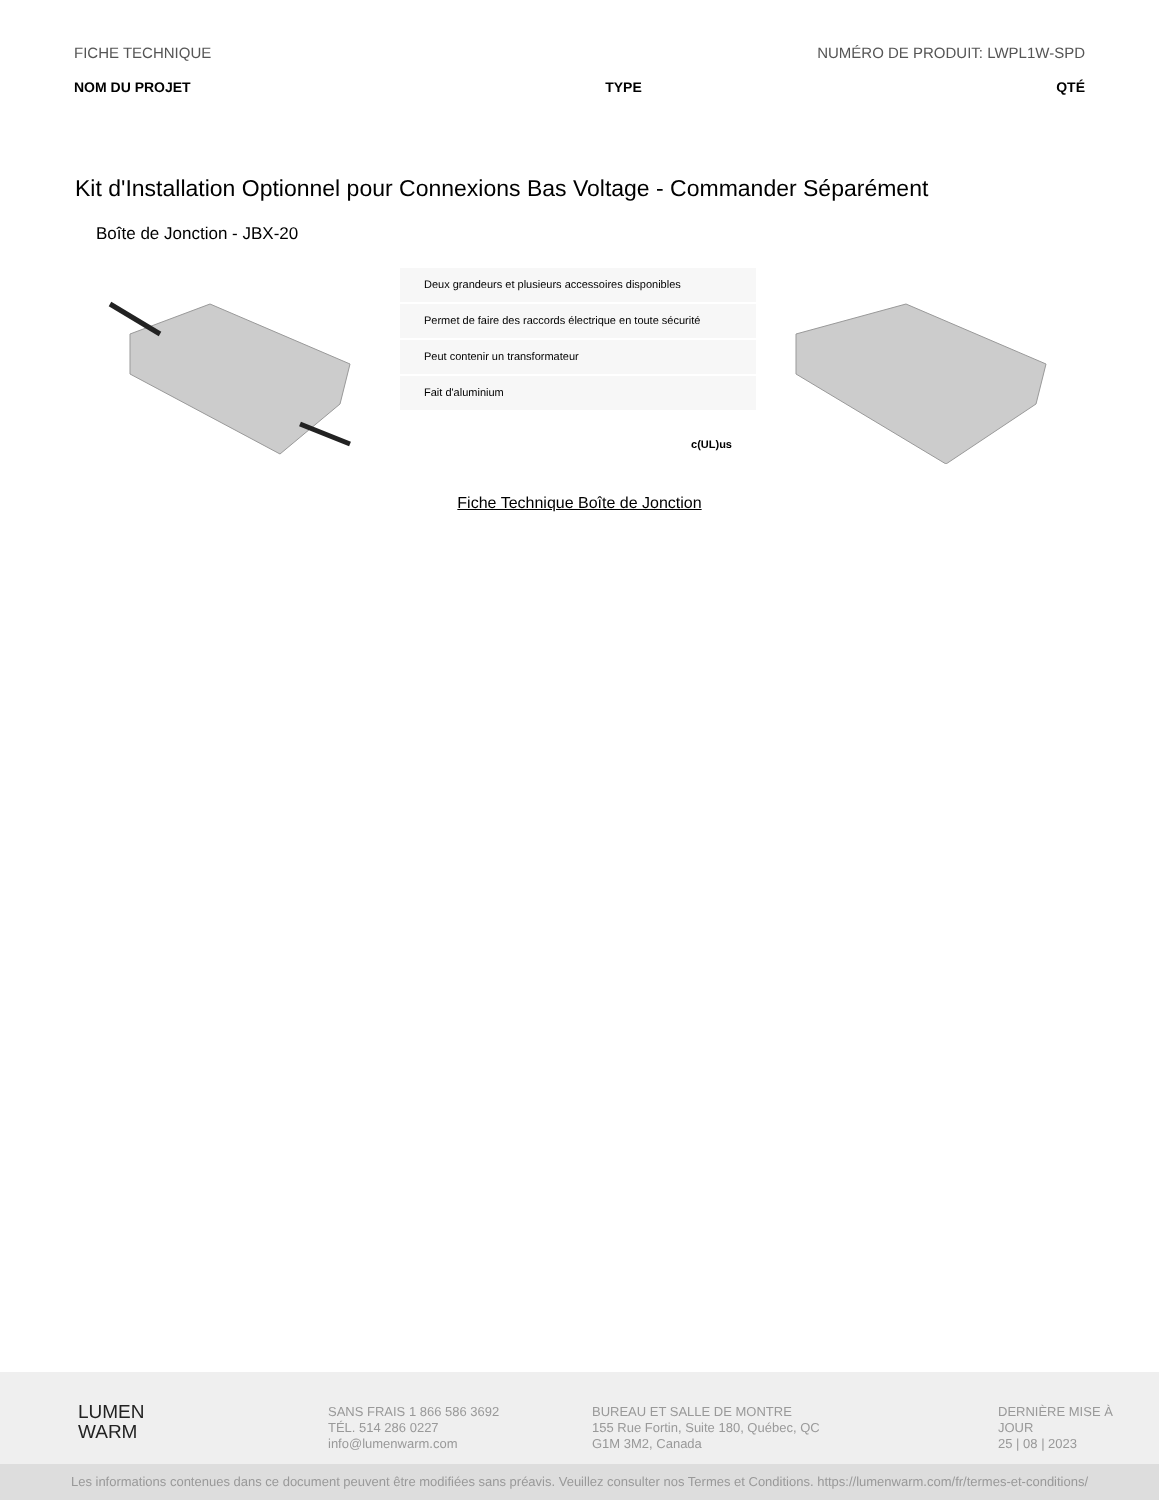FICHE TECHNIQUE NUMÉRO DE PRODUIT: LWPL1W-SPD
NOM DU PROJET TYPE QTÉ
Kit d'Installation Optionnel pour Connexions Bas Voltage - Commander Séparément
Boîte de Jonction - JBX-20
Deux grandeurs et plusieurs accessoires disponibles
Permet de faire des raccords électrique en toute sécurité
Peut contenir un transformateur
Fait d'aluminium
c(UL)us
Fiche Technique Boîte de Jonction
LUMEN
WARM
SANS FRAIS 1 866 586 3692
TÉL. 514 286 0227
info@lumenwarm.com
BUREAU ET SALLE DE MONTRE
155 Rue Fortin, Suite 180, Québec, QC
G1M 3M2, Canada
DERNIÈRE MISE À JOUR
25 | 08 | 2023
Les informations contenues dans ce document peuvent être modifiées sans préavis. Veuillez consulter nos Termes et Conditions. https://lumenwarm.com/fr/termes-et-conditions/